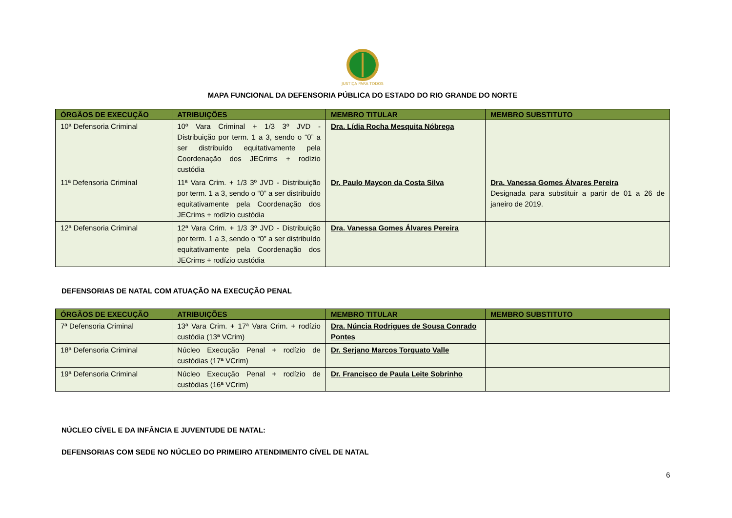JUSTIÇA PARA TODOS
MAPA FUNCIONAL DA DEFENSORIA PÚBLICA DO ESTADO DO RIO GRANDE DO NORTE
| ÓRGÃOS DE EXECUÇÃO | ATRIBUIÇÕES | MEMBRO TITULAR | MEMBRO SUBSTITUTO |
| --- | --- | --- | --- |
| 10ª Defensoria Criminal | 10º Vara Criminal + 1/3 3º JVD - Distribuição por term. 1 a 3, sendo o “0” a ser distribuído equitativamente pela Coordenação dos JECrims + rodízio custódia | Dra. Lídia Rocha Mesquita Nóbrega | |
| 11ª Defensoria Criminal | 11ª Vara Crim. + 1/3 3º JVD - Distribuição por term. 1 a 3, sendo o “0” a ser distribuído equitativamente pela Coordenação dos JECrims + rodízio custódia | Dr. Paulo Maycon da Costa Silva | Dra. Vanessa Gomes Álvares Pereira Designada para substituir a partir de 01 a 26 de janeiro de 2019. |
| 12ª Defensoria Criminal | 12ª Vara Crim. + 1/3 3º JVD - Distribuição por term. 1 a 3, sendo o “0” a ser distribuído equitativamente pela Coordenação dos JECrims + rodízio custódia | Dra. Vanessa Gomes Álvares Pereira | |
DEFENSORIAS DE NATAL COM ATUAÇÃO NA EXECUÇÃO PENAL
| ÓRGÃOS DE EXECUÇÃO | ATRIBUIÇÕES | MEMBRO TITULAR | MEMBRO SUBSTITUTO |
| --- | --- | --- | --- |
| 7ª Defensoria Criminal | 13ª Vara Crim. + 17ª Vara Crim. + rodízio custódia (13ª VCrim) | Dra. Núncia Rodrigues de Sousa Conrado Pontes | |
| 18ª Defensoria Criminal | Núcleo Execução Penal + rodízio de custódias (17ª VCrim) | Dr. Serjano Marcos Torquato Valle | |
| 19ª Defensoria Criminal | Núcleo Execução Penal + rodízio de custódias (16ª VCrim) | Dr. Francisco de Paula Leite Sobrinho | |
NÚCLEO CÍVEL E DA INFÂNCIA E JUVENTUDE DE NATAL:
DEFENSORIAS COM SEDE NO NÚCLEO DO PRIMEIRO ATENDIMENTO CÍVEL DE NATAL
6